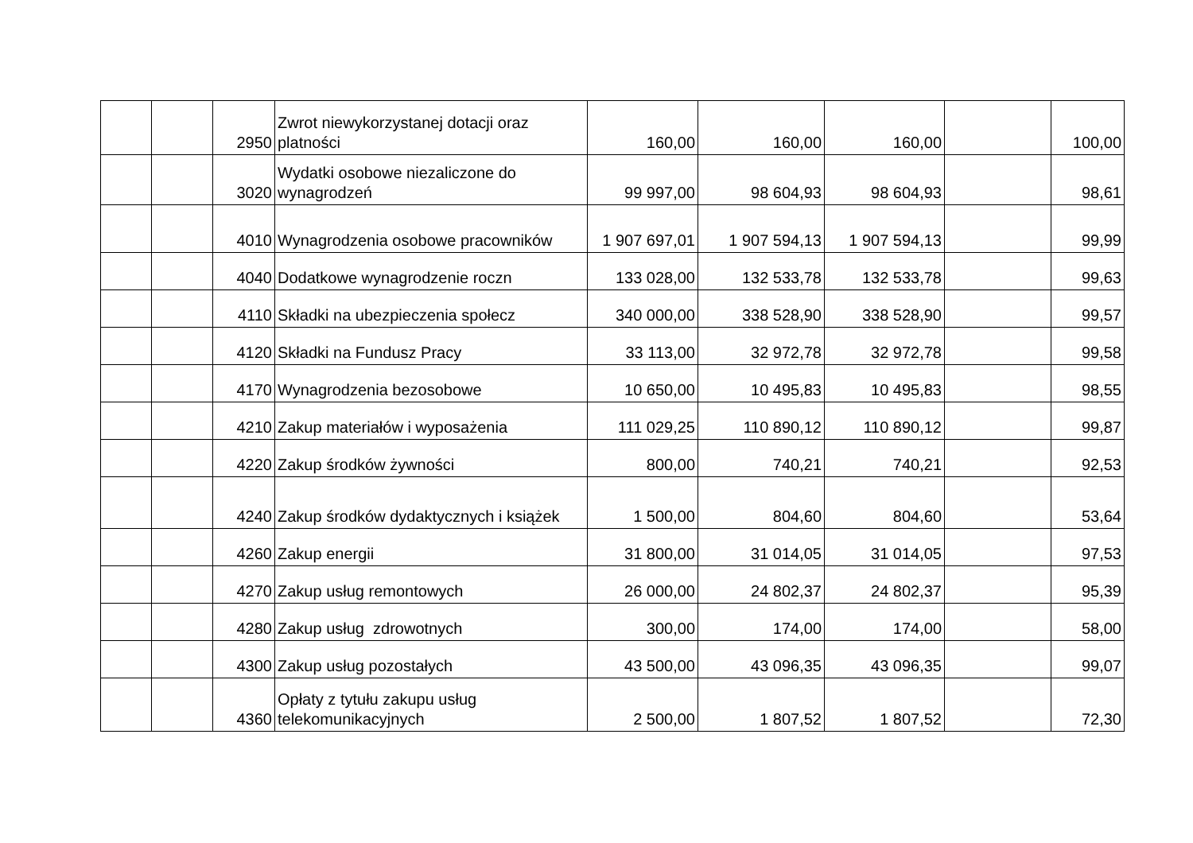| | | 2950 | Zwrot niewykorzystanej dotacji oraz platności | 160,00 | 160,00 | 160,00 | | 100,00 |
| | | 3020 | Wydatki osobowe niezaliczone do wynagrodzeń | 99 997,00 | 98 604,93 | 98 604,93 | | 98,61 |
| | | 4010 | Wynagrodzenia osobowe pracowników | 1 907 697,01 | 1 907 594,13 | 1 907 594,13 | | 99,99 |
| | | 4040 | Dodatkowe wynagrodzenie roczn | 133 028,00 | 132 533,78 | 132 533,78 | | 99,63 |
| | | 4110 | Składki na ubezpieczenia społecz | 340 000,00 | 338 528,90 | 338 528,90 | | 99,57 |
| | | 4120 | Składki na Fundusz Pracy | 33 113,00 | 32 972,78 | 32 972,78 | | 99,58 |
| | | 4170 | Wynagrodzenia bezosobowe | 10 650,00 | 10 495,83 | 10 495,83 | | 98,55 |
| | | 4210 | Zakup materiałów i wyposażenia | 111 029,25 | 110 890,12 | 110 890,12 | | 99,87 |
| | | 4220 | Zakup środków żywności | 800,00 | 740,21 | 740,21 | | 92,53 |
| | | 4240 | Zakup środków dydaktycznych i książek | 1 500,00 | 804,60 | 804,60 | | 53,64 |
| | | 4260 | Zakup energii | 31 800,00 | 31 014,05 | 31 014,05 | | 97,53 |
| | | 4270 | Zakup usług remontowych | 26 000,00 | 24 802,37 | 24 802,37 | | 95,39 |
| | | 4280 | Zakup usług zdrowotnych | 300,00 | 174,00 | 174,00 | | 58,00 |
| | | 4300 | Zakup usług pozostałych | 43 500,00 | 43 096,35 | 43 096,35 | | 99,07 |
| | | 4360 | Opłaty z tytułu zakupu usług telekomunikacyjnych | 2 500,00 | 1 807,52 | 1 807,52 | | 72,30 |